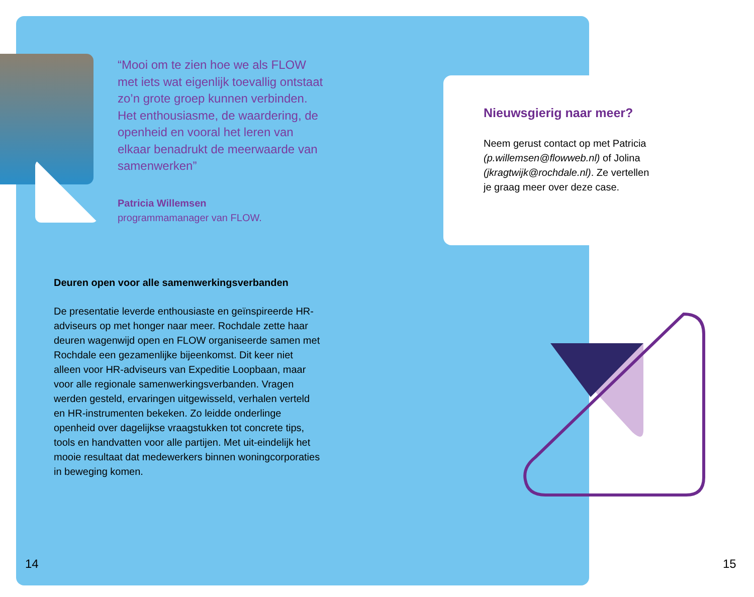“Mooi om te zien hoe we als FLOW met iets wat eigenlijk toevallig ontstaat zo’n grote groep kunnen verbinden. Het enthousiasme, de waardering, de openheid en vooral het leren van elkaar benadrukt de meerwaarde van samenwerken”
Patricia Willemsen
programmamanager van FLOW.
Nieuwsgierig naar meer?
Neem gerust contact op met Patricia (p.willemsen@flowweb.nl) of Jolina (jkragtwijk@rochdale.nl). Ze vertellen je graag meer over deze case.
Deuren open voor alle samenwerkingsverbanden
De presentatie leverde enthousiaste en geïnspireerde HR-adviseurs op met honger naar meer. Rochdale zette haar deuren wagenwijd open en FLOW organiseerde samen met Rochdale een gezamenlijke bijeenkomst. Dit keer niet alleen voor HR-adviseurs van Expeditie Loopbaan, maar voor alle regionale samenwerkingsverbanden. Vragen werden gesteld, ervaringen uitgewisseld, verhalen verteld en HR-instrumenten bekeken. Zo leidde onderlinge openheid over dagelijkse vraagstukken tot concrete tips, tools en handvatten voor alle partijen. Met uit-eindelijk het mooie resultaat dat medewerkers binnen woningcorporaties in beweging komen.
14 15